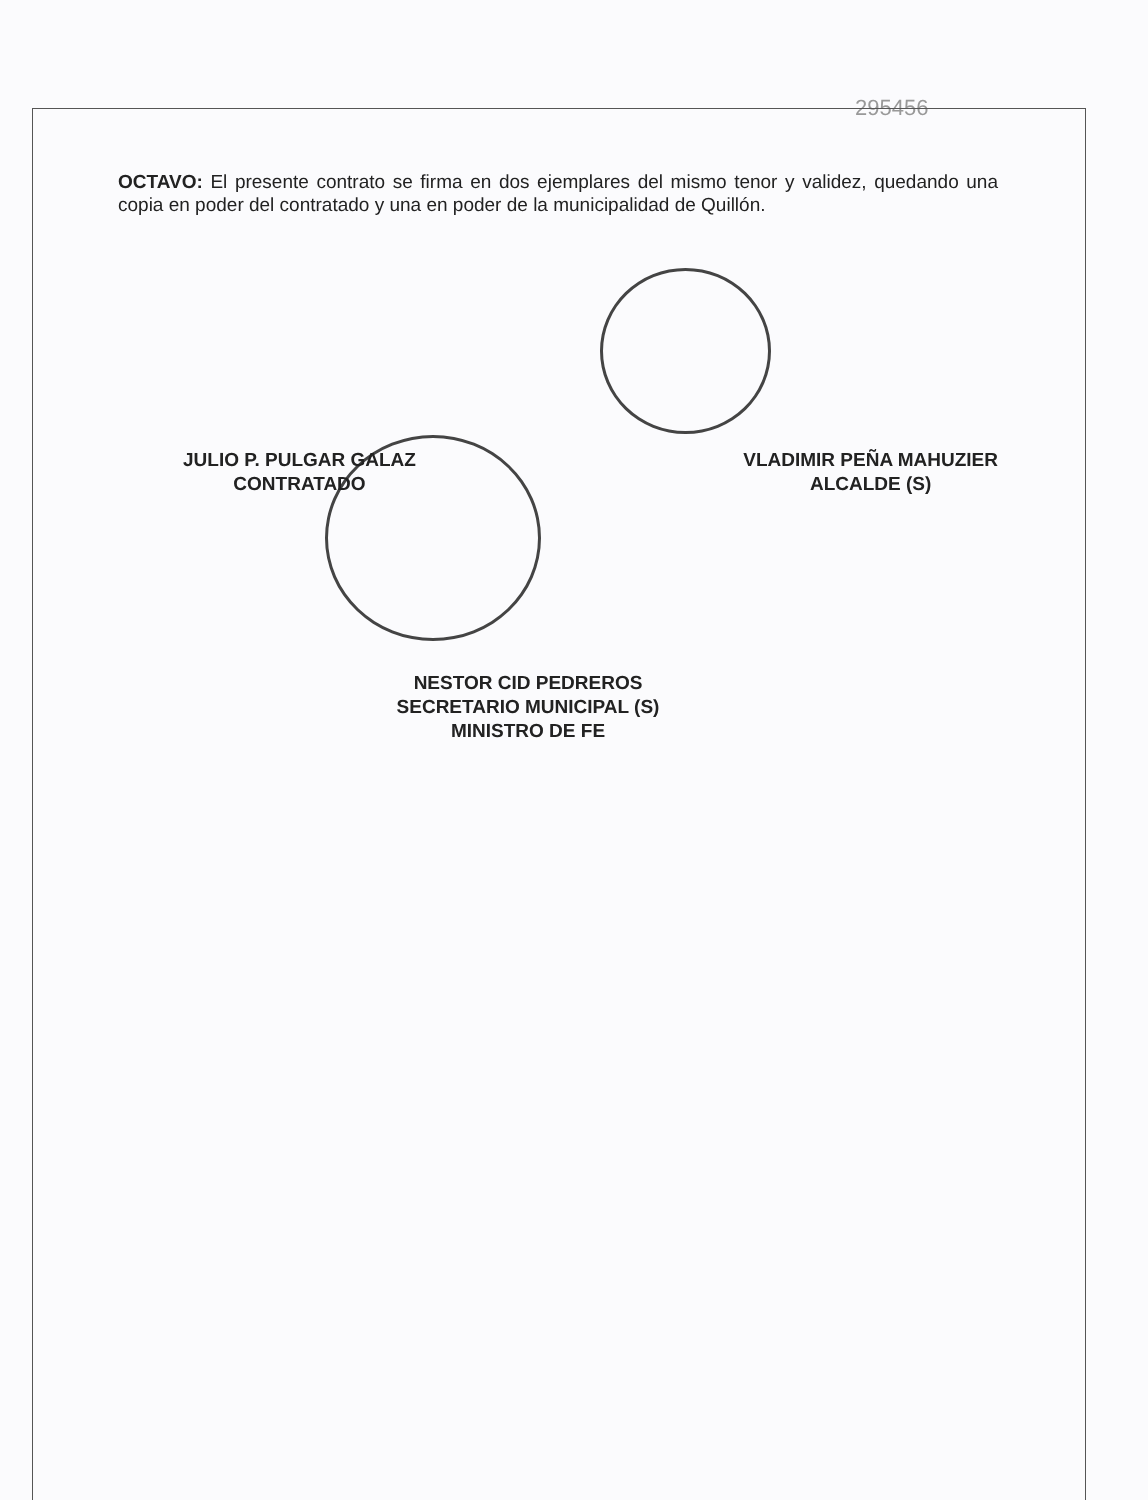295456
OCTAVO: El presente contrato se firma en dos ejemplares del mismo tenor y validez, quedando una copia en poder del contratado y una en poder de la municipalidad de Quillón.
JULIO P. PULGAR GALAZ
CONTRATADO
VLADIMIR PEÑA MAHUZIER
ALCALDE (S)
NESTOR CID PEDREROS
SECRETARIO MUNICIPAL (S)
MINISTRO DE FE